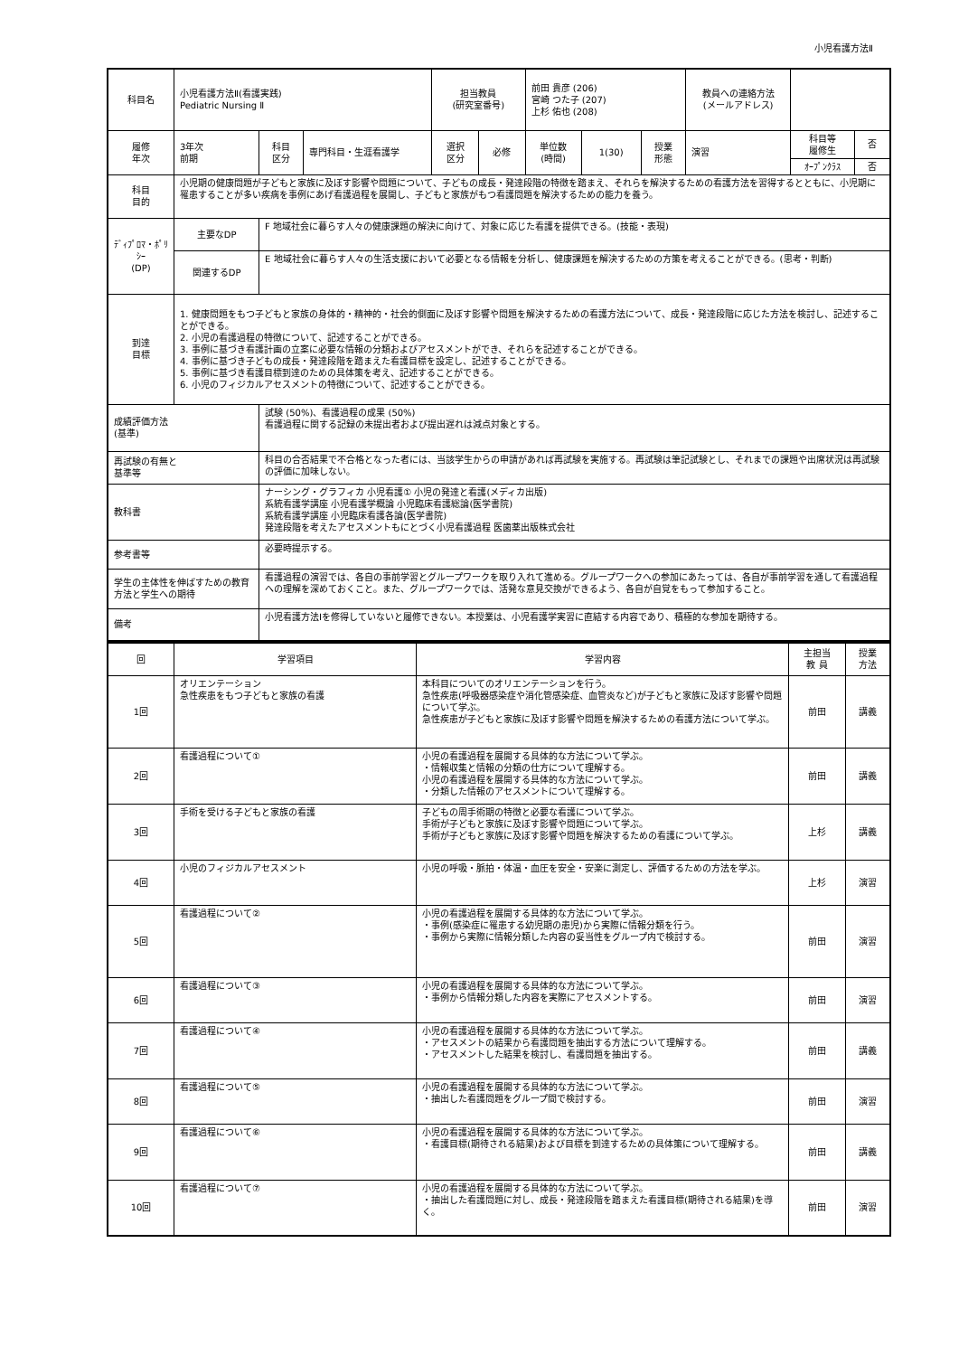小児看護方法Ⅱ
| 科目名 | 小児看護方法Ⅱ(看護実践) Pediatric Nursing Ⅱ | | | 担当教員 (研究室番号) | | 前田 貴彦 (206) 宮崎 つた子 (207) 上杉 佑也 (208) | | | 教員への連絡方法 (メールアドレス) | | |
| 履修 年次 | 3年次 前期 | 科目 区分 | 専門科目・生涯看護学 | 選択 区分 | 必修 | 単位数 (時間) | 1(30) | 授業 形態 | 演習 | 科目等 履修生 | 否 |
| | | | | | | | | | | ｵｰﾌﾟﾝｸﾗｽ | 否 |
| 科目 目的 | 小児期の健康問題が子どもと家族に及ぼす影響や問題について、子どもの成長・発達段階の特徴を踏まえ、それらを解決するための看護方法を習得するとともに、小児期に罹患することが多い疾病を事例にあげ看護過程を展開し、子どもと家族がもつ看護問題を解決するための能力を養う。 | | | | | | | | | | |
| ﾃﾞｨﾌﾟﾛﾏ・ﾎﾟﾘｼｰ (DP) | 主要なDP | F 地域社会に暮らす人々の健康課題の解決に向けて、対象に応じた看護を提供できる。(技能・表現) | | | | | | | | | |
| | 関連するDP | E 地域社会に暮らす人々の生活支援において必要となる情報を分析し、健康課題を解決するための方策を考えることができる。(思考・判断) | | | | | | | | | |
| 到達 目標 | 1. 健康問題をもつ子どもと家族の身体的・精神的・社会的側面に及ぼす影響や問題を解決するための看護方法について、成長・発達段階に応じた方法を検討し、記述することができる。 2. 小児の看護過程の特徴について、記述することができる。 3. 事例に基づき看護計画の立案に必要な情報の分類およびアセスメントができ、それらを記述することができる。 4. 事例に基づき子どもの成長・発達段階を踏まえた看護目標を設定し、記述することができる。 5. 事例に基づき看護目標到達のための具体策を考え、記述することができる。 6. 小児のフィジカルアセスメントの特徴について、記述することができる。 | | | | | | | | | | |
| 成績評価方法 (基準) | | 試験 (50%)、看護過程の成果 (50%) 看護過程に関する記録の未提出者および提出遅れは減点対象とする。 | | | | | | | | | |
| 再試験の有無と 基準等 | | 科目の合否結果で不合格となった者には、当該学生からの申請があれば再試験を実施する。再試験は筆記試験とし、それまでの課題や出席状況は再試験の評価に加味しない。 | | | | | | | | | |
| 教科書 | | ナーシング・グラフィカ 小児看護① 小児の発達と看護(メディカ出版) 系統看護学講座 小児看護学概論 小児臨床看護総論(医学書院) 系統看護学講座 小児臨床看護各論(医学書院) 発達段階を考えたアセスメントもにとづく小児看護過程 医歯薬出版株式会社 | | | | | | | | | |
| 参考書等 | | 必要時提示する。 | | | | | | | | | |
| 学生の主体性を伸ばすための教育方法と学生への期待 | | 看護過程の演習では、各自の事前学習とグループワークを取り入れて進める。グループワークへの参加にあたっては、各自が事前学習を通して看護過程への理解を深めておくこと。また、グループワークでは、活発な意見交換ができるよう、各自が自覚をもって参加すること。 | | | | | | | | | |
| 備考 | | 小児看護方法Ⅰを修得していないと履修できない。本授業は、小児看護学実習に直結する内容であり、積極的な参加を期待する。 | | | | | | | | | |
| 回 | 学習項目 | 学習内容 | 主担当 教 員 | 授業 方法 |
| --- | --- | --- | --- | --- |
| 1回 | オリエンテーション 急性疾患をもつ子どもと家族の看護 | 本科目についてのオリエンテーションを行う。 急性疾患(呼吸器感染症や消化管感染症、血管炎など)が子どもと家族に及ぼす影響や問題について学ぶ。 急性疾患が子どもと家族に及ぼす影響や問題を解決するための看護方法について学ぶ。 | 前田 | 講義 |
| 2回 | 看護過程について① | 小児の看護過程を展開する具体的な方法について学ぶ。 ・情報収集と情報の分類の仕方について理解する。 小児の看護過程を展開する具体的な方法について学ぶ。 ・分類した情報のアセスメントについて理解する。 | 前田 | 講義 |
| 3回 | 手術を受ける子どもと家族の看護 | 子どもの周手術期の特徴と必要な看護について学ぶ。 手術が子どもと家族に及ぼす影響や問題について学ぶ。 手術が子どもと家族に及ぼす影響や問題を解決するための看護について学ぶ。 | 上杉 | 講義 |
| 4回 | 小児のフィジカルアセスメント | 小児の呼吸・脈拍・体温・血圧を安全・安楽に測定し、評価するための方法を学ぶ。 | 上杉 | 演習 |
| 5回 | 看護過程について② | 小児の看護過程を展開する具体的な方法について学ぶ。 ・事例(感染症に罹患する幼児期の患児)から実際に情報分類を行う。 ・事例から実際に情報分類した内容の妥当性をグループ内で検討する。 | 前田 | 演習 |
| 6回 | 看護過程について③ | 小児の看護過程を展開する具体的な方法について学ぶ。 ・事例から情報分類した内容を実際にアセスメントする。 | 前田 | 演習 |
| 7回 | 看護過程について④ | 小児の看護過程を展開する具体的な方法について学ぶ。 ・アセスメントの結果から看護問題を抽出する方法について理解する。 ・アセスメントした結果を検討し、看護問題を抽出する。 | 前田 | 講義 |
| 8回 | 看護過程について⑤ | 小児の看護過程を展開する具体的な方法について学ぶ。 ・抽出した看護問題をグループ間で検討する。 | 前田 | 演習 |
| 9回 | 看護過程について⑥ | 小児の看護過程を展開する具体的な方法について学ぶ。 ・看護目標(期待される結果)および目標を到達するための具体策について理解する。 | 前田 | 講義 |
| 10回 | 看護過程について⑦ | 小児の看護過程を展開する具体的な方法について学ぶ。 ・抽出した看護問題に対し、成長・発達段階を踏まえた看護目標(期待される結果)を導く。 | 前田 | 演習 |